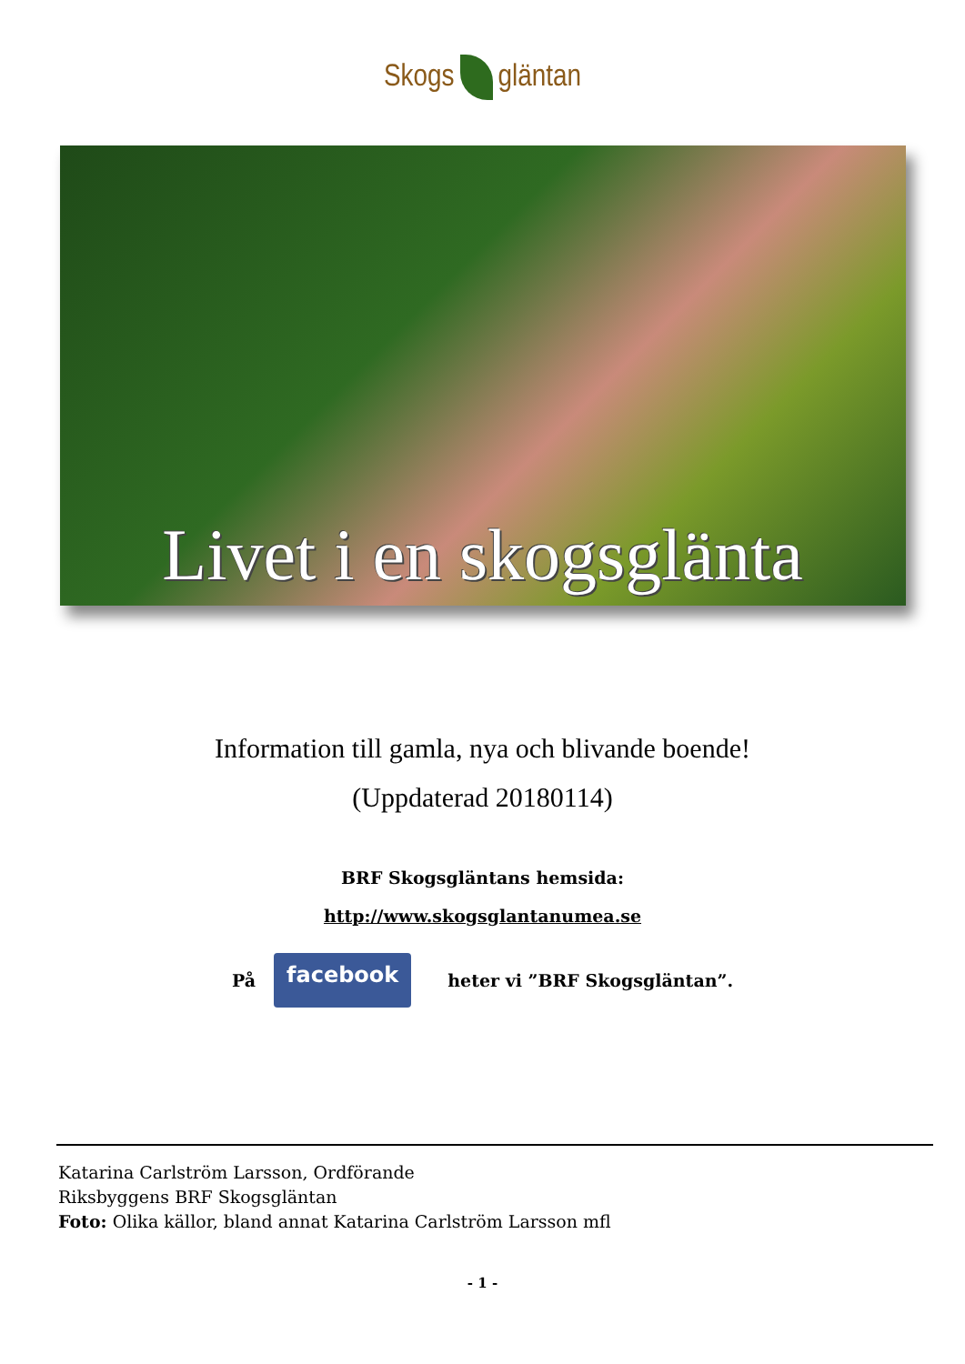Skogs gläntan
Livet i en skogsglänta
Information till gamla, nya och blivande boende!
(Uppdaterad 20180114)
BRF Skogsgläntans hemsida:
http://www.skogsglantanumea.se
På facebook heter vi ”BRF Skogsgläntan”.
Katarina Carlström Larsson, Ordförande
Riksbyggens BRF Skogsgläntan
Foto: Olika källor, bland annat Katarina Carlström Larsson mfl
- 1 -